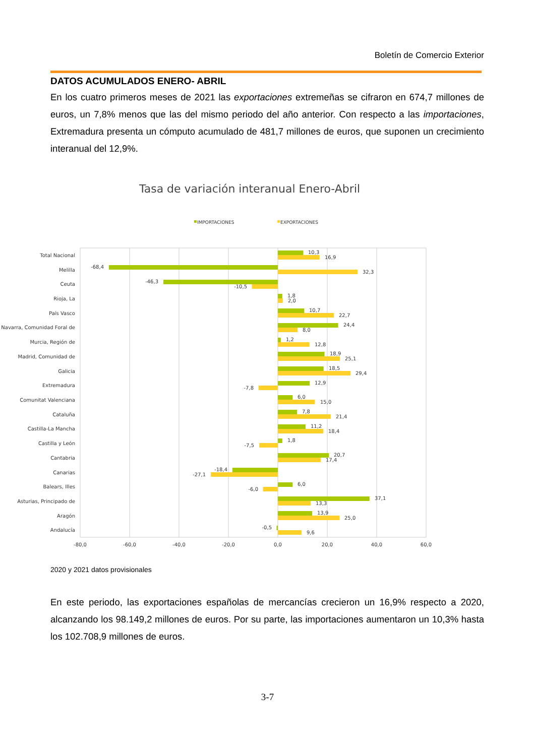Boletín de Comercio Exterior
DATOS ACUMULADOS ENERO- ABRIL
En los cuatro primeros meses de 2021 las exportaciones extremeñas se cifraron en 674,7 millones de euros, un 7,8% menos que las del mismo periodo del año anterior. Con respecto a las importaciones, Extremadura presenta un cómputo acumulado de 481,7 millones de euros, que suponen un crecimiento interanual del 12,9%.
Tasa de variación interanual Enero-Abril
IMPORTACIONES
EXPORTACIONES
Total Nacional
Melilla
Ceuta
Rioja, La
País Vasco
Navarra, Comunidad Foral de
Murcia, Región de
Madrid, Comunidad de
Galicia
Extremadura
Comunitat Valenciana
Cataluña
Castilla-La Mancha
Castilla y León
Cantabria
Canarias
Balears, Illes
Asturias, Principado de
Aragón
Andalucía
10,3
16,9
-68,4
32,3
-46,3
-10,5
1,8
2,0
10,7
22,7
24,4
8,0
1,2
12,8
18,9
25,1
18,5
29,4
12,9
-7,8
6,0
15,0
7,8
21,4
11,2
18,4
1,8
-7,5
20,7
17,4
-18,4
-27,1
6,0
-6,0
37,1
13,3
13,9
25,0
-0,5
9,6
-80,0
-60,0
-40,0
-20,0
0,0
20,0
40,0
60,0
2020 y 2021 datos provisionales
En este periodo, las exportaciones españolas de mercancías crecieron un 16,9% respecto a 2020, alcanzando los 98.149,2 millones de euros. Por su parte, las importaciones aumentaron un 10,3% hasta los 102.708,9 millones de euros.
3-7